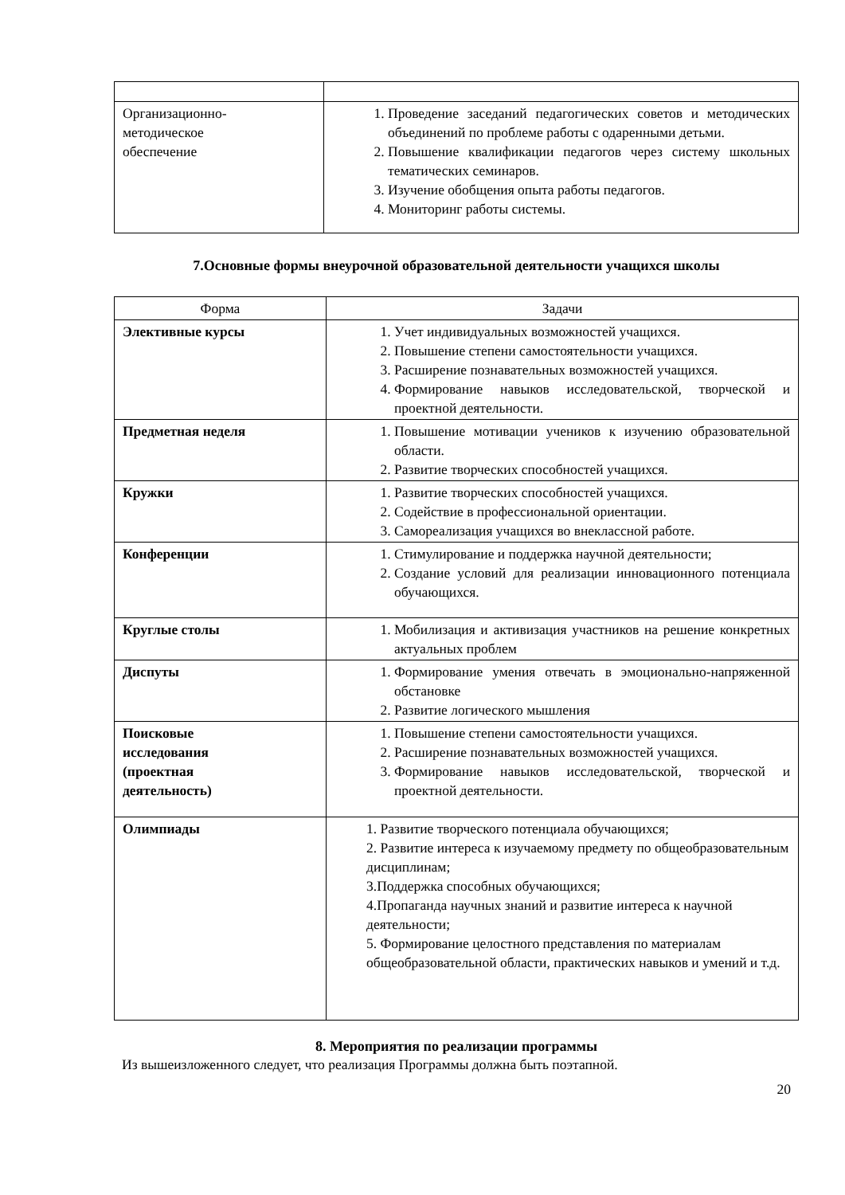| Организационно- методическое обеспечение | 1. Проведение заседаний педагогических советов и методических объединений по проблеме работы с одаренными детьми. 2. Повышение квалификации педагогов через систему школьных тематических семинаров. 3. Изучение обобщения опыта работы педагогов. 4. Мониторинг работы системы. |
7.Основные формы внеурочной образовательной деятельности учащихся школы
| Форма | Задачи |
| --- | --- |
| Элективные курсы | 1. Учет индивидуальных возможностей учащихся. 2. Повышение степени самостоятельности учащихся. 3. Расширение познавательных возможностей учащихся. 4. Формирование навыков исследовательской, творческой и проектной деятельности. |
| Предметная неделя | 1. Повышение мотивации учеников к изучению образовательной области. 2. Развитие творческих способностей учащихся. |
| Кружки | 1. Развитие творческих способностей учащихся. 2. Содействие в профессиональной ориентации. 3. Самореализация учащихся во внеклассной работе. |
| Конференции | 1. Стимулирование и поддержка научной деятельности; 2. Создание условий для реализации инновационного потенциала обучающихся. |
| Круглые столы | 1. Мобилизация и активизация участников на решение конкретных актуальных проблем |
| Диспуты | 1. Формирование умения отвечать в эмоционально-напряженной обстановке 2. Развитие логического мышления |
| Поисковые исследования (проектная деятельность) | 1. Повышение степени самостоятельности учащихся. 2. Расширение познавательных возможностей учащихся. 3. Формирование навыков исследовательской, творческой и проектной деятельности. |
| Олимпиады | 1. Развитие творческого потенциала обучающихся; 2. Развитие интереса к изучаемому предмету по общеобразовательным дисциплинам; 3.Поддержка способных обучающихся; 4.Пропаганда научных знаний и развитие интереса к научной деятельности; 5. Формирование целостного представления по материалам общеобразовательной области, практических навыков и умений и т.д. |
8. Мероприятия по реализации программы
Из вышеизложенного следует, что реализация Программы должна быть поэтапной.
20